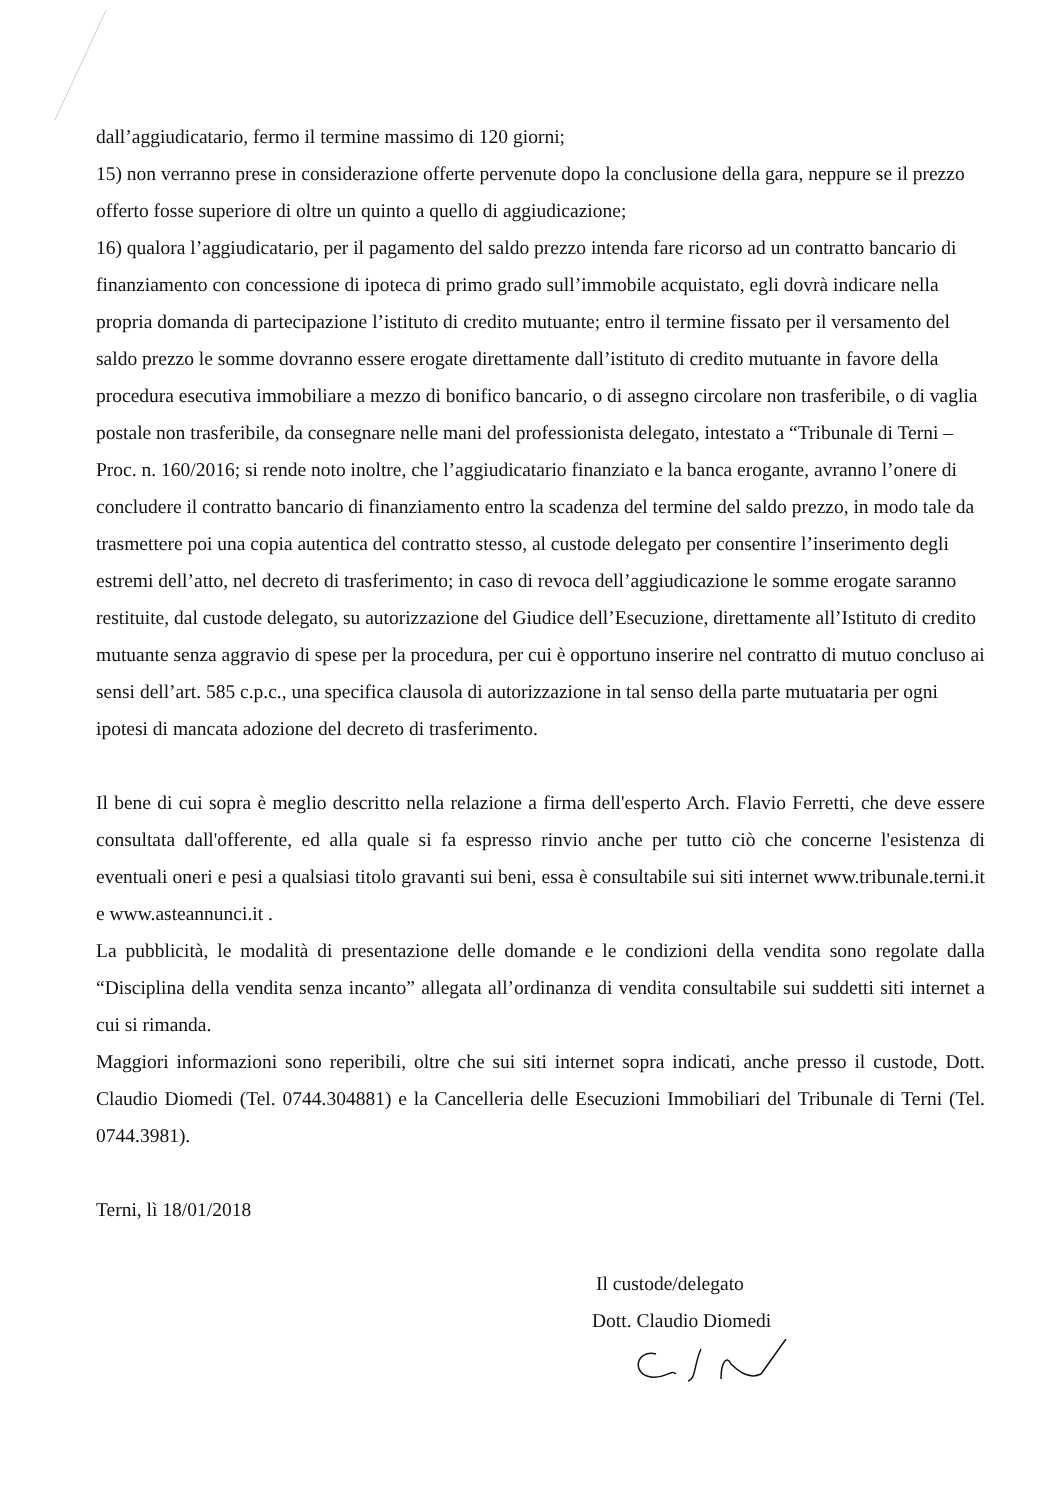dall’aggiudicatario, fermo il termine massimo di 120 giorni;
15) non verranno prese in considerazione offerte pervenute dopo la conclusione della gara, neppure se il prezzo offerto fosse superiore di oltre un quinto a quello di aggiudicazione;
16) qualora l’aggiudicatario, per il pagamento del saldo prezzo intenda fare ricorso ad un contratto bancario di finanziamento con concessione di ipoteca di primo grado sull’immobile acquistato, egli dovrà indicare nella propria domanda di partecipazione l’istituto di credito mutuante; entro il termine fissato per il versamento del saldo prezzo le somme dovranno essere erogate direttamente dall’istituto di credito mutuante in favore della procedura esecutiva immobiliare a mezzo di bonifico bancario, o di assegno circolare non trasferibile, o di vaglia postale non trasferibile, da consegnare nelle mani del professionista delegato, intestato a “Tribunale di Terni – Proc. n. 160/2016; si rende noto inoltre, che l’aggiudicatario finanziato e la banca erogante, avranno l’onere di concludere il contratto bancario di finanziamento entro la scadenza del termine del saldo prezzo, in modo tale da trasmettere poi una copia autentica del contratto stesso, al custode delegato per consentire l’inserimento degli estremi dell’atto, nel decreto di trasferimento; in caso di revoca dell’aggiudicazione le somme erogate saranno restituite, dal custode delegato, su autorizzazione del Giudice dell’Esecuzione, direttamente all’Istituto di credito mutuante senza aggravio di spese per la procedura, per cui è opportuno inserire nel contratto di mutuo concluso ai sensi dell’art. 585 c.p.c., una specifica clausola di autorizzazione in tal senso della parte mutuataria per ogni ipotesi di mancata adozione del decreto di trasferimento.
Il bene di cui sopra è meglio descritto nella relazione a firma dell'esperto Arch. Flavio Ferretti, che deve essere consultata dall'offerente, ed alla quale si fa espresso rinvio anche per tutto ciò che concerne l'esistenza di eventuali oneri e pesi a qualsiasi titolo gravanti sui beni, essa è consultabile sui siti internet www.tribunale.terni.it e www.asteannunci.it .
La pubblicità, le modalità di presentazione delle domande e le condizioni della vendita sono regolate dalla “Disciplina della vendita senza incanto” allegata all’ordinanza di vendita consultabile sui suddetti siti internet a cui si rimanda.
Maggiori informazioni sono reperibili, oltre che sui siti internet sopra indicati, anche presso il custode, Dott. Claudio Diomedi (Tel. 0744.304881) e la Cancelleria delle Esecuzioni Immobiliari del Tribunale di Terni (Tel. 0744.3981).
Terni, lì 18/01/2018
Il custode/delegato
Dott. Claudio Diomedi